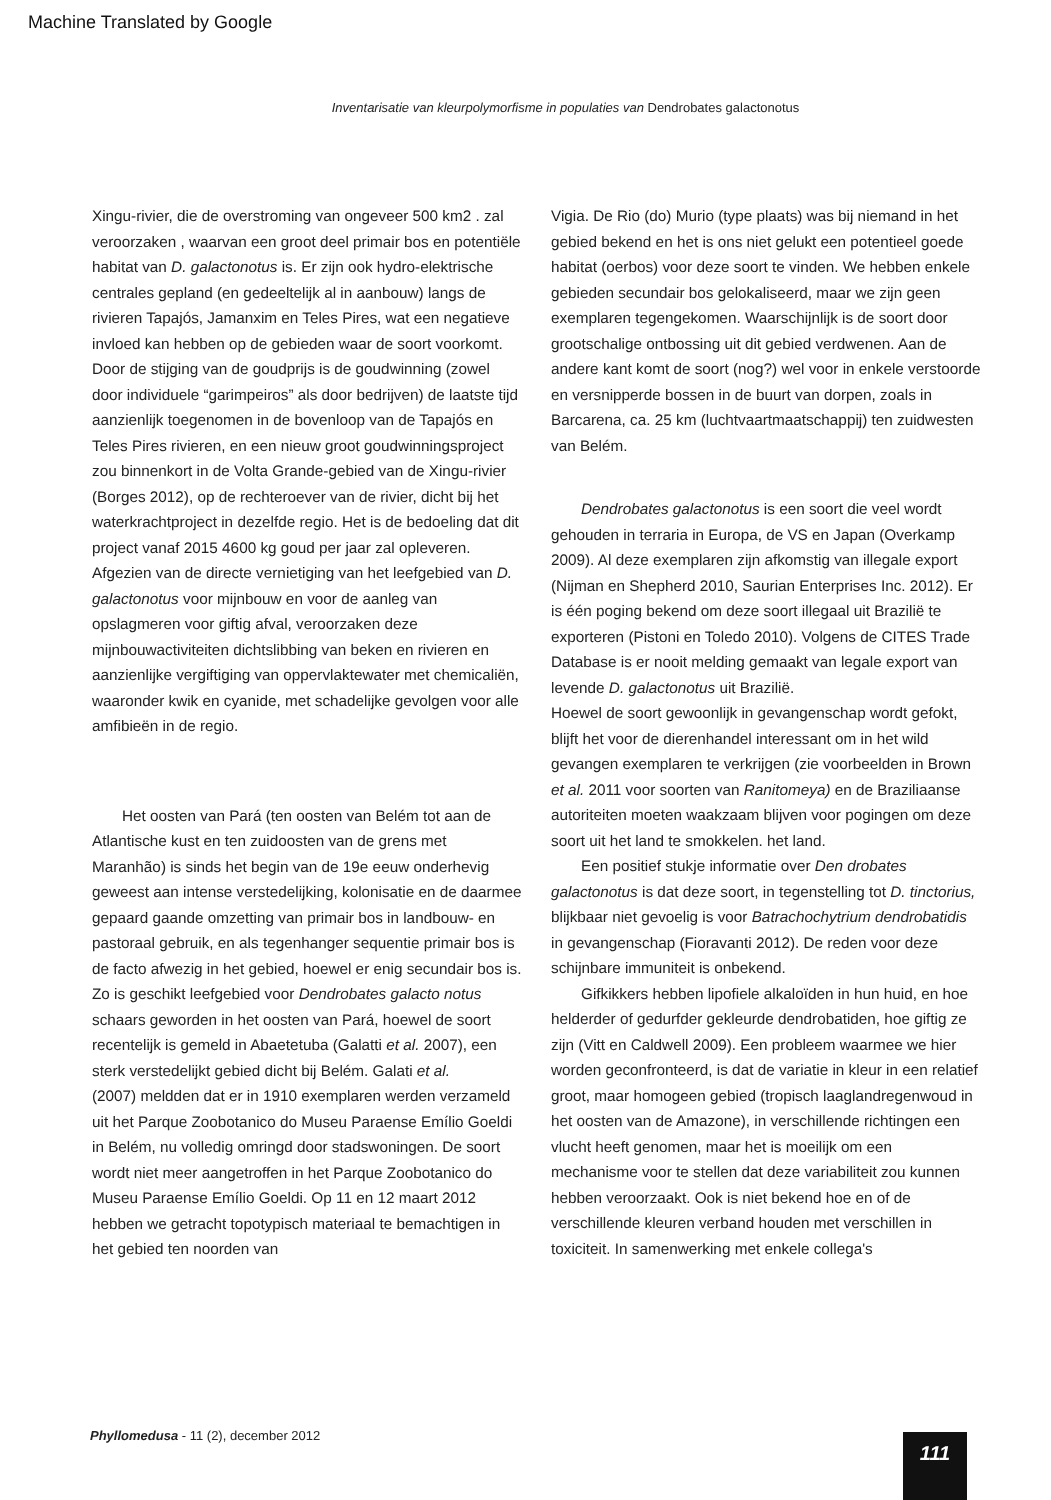Machine Translated by Google
Inventarisatie van kleurpolymorfisme in populaties van Dendrobates galactonotus
Xingu-rivier, die de overstroming van ongeveer 500 km2 . zal veroorzaken , waarvan een groot deel primair bos en potentiële habitat van D. galactonotus is. Er zijn ook hydro-elektrische centrales gepland (en gedeeltelijk al in aanbouw) langs de rivieren Tapajós, Jamanxim en Teles Pires, wat een negatieve invloed kan hebben op de gebieden waar de soort voorkomt. Door de stijging van de goudprijs is de goudwinning (zowel door individuele “garimpeiros” als door bedrijven) de laatste tijd aanzienlijk toegenomen in de bovenloop van de Tapajós en Teles Pires rivieren, en een nieuw groot goudwinningsproject zou binnenkort in de Volta Grande-gebied van de Xingu-rivier (Borges 2012), op de rechteroever van de rivier, dicht bij het waterkrachtproject in dezelfde regio. Het is de bedoeling dat dit project vanaf 2015 4600 kg goud per jaar zal opleveren. Afgezien van de directe vernietiging van het leefgebied van D. galactonotus voor mijnbouw en voor de aanleg van opslagmeren voor giftig afval, veroorzaken deze mijnbouwactiviteiten dichtslibbing van beken en rivieren en aanzienlijke vergiftiging van oppervlaktewater met chemicaliën, waaronder kwik en cyanide, met schadelijke gevolgen voor alle amfibieën in de regio.
Het oosten van Pará (ten oosten van Belém tot aan de Atlantische kust en ten zuidoosten van de grens met Maranhão) is sinds het begin van de 19e eeuw onderhevig geweest aan intense verstedelijking, kolonisatie en de daarmee gepaard gaande omzetting van primair bos in landbouw- en pastoraal gebruik, en als tegenhanger sequentie primair bos is de facto afwezig in het gebied, hoewel er enig secundair bos is.
Zo is geschikt leefgebied voor Dendrobates galacto notus schaars geworden in het oosten van Pará, hoewel de soort recentelijk is gemeld in Abaetetuba (Galatti et al. 2007), een sterk verstedelijkt gebied dicht bij Belém. Galati et al.
(2007) meldden dat er in 1910 exemplaren werden verzameld uit het Parque Zoobotanico do Museu Paraense Emílio Goeldi in Belém, nu volledig omringd door stadswoningen. De soort wordt niet meer aangetroffen in het Parque Zoobotanico do Museu Paraense Emílio Goeldi. Op 11 en 12 maart 2012 hebben we getracht topotypisch materiaal te bemachtigen in het gebied ten noorden van
Vigia. De Rio (do) Murio (type plaats) was bij niemand in het gebied bekend en het is ons niet gelukt een potentieel goede habitat (oerbos) voor deze soort te vinden. We hebben enkele gebieden secundair bos gelokaliseerd, maar we zijn geen exemplaren tegengekomen. Waarschijnlijk is de soort door grootschalige ontbossing uit dit gebied verdwenen. Aan de andere kant komt de soort (nog?) wel voor in enkele verstoorde en versnipperde bossen in de buurt van dorpen, zoals in Barcarena, ca. 25 km (luchtvaartmaatschappij) ten zuidwesten van Belém.
Dendrobates galactonotus is een soort die veel wordt gehouden in terraria in Europa, de VS en Japan (Overkamp 2009). Al deze exemplaren zijn afkomstig van illegale export (Nijman en Shepherd 2010, Saurian Enterprises Inc. 2012). Er is één poging bekend om deze soort illegaal uit Brazilië te exporteren (Pistoni en Toledo 2010). Volgens de CITES Trade Database is er nooit melding gemaakt van legale export van levende D. galactonotus uit Brazilië.
Hoewel de soort gewoonlijk in gevangenschap wordt gefokt, blijft het voor de dierenhandel interessant om in het wild gevangen exemplaren te verkrijgen (zie voorbeelden in Brown et al. 2011 voor soorten van Ranitomeya) en de Braziliaanse autoriteiten moeten waakzaam blijven voor pogingen om deze soort uit het land te smokkelen. het land.
Een positief stukje informatie over Den drobates galactonotus is dat deze soort, in tegenstelling tot D. tinctorius, blijkbaar niet gevoelig is voor Batrachochytrium dendrobatidis
in gevangenschap (Fioravanti 2012). De reden voor deze schijnbare immuniteit is onbekend.
Gifkikkers hebben lipofiele alkaloïden in hun huid, en hoe helderder of gedurfder gekleurde dendrobatiden, hoe giftig ze zijn (Vitt en Caldwell 2009). Een probleem waarmee we hier worden geconfronteerd, is dat de variatie in kleur in een relatief groot, maar homogeen gebied (tropisch laaglandregenwoud in het oosten van de Amazone), in verschillende richtingen een vlucht heeft genomen, maar het is moeilijk om een mechanisme voor te stellen dat deze variabiliteit zou kunnen hebben veroorzaakt. Ook is niet bekend hoe en of de verschillende kleuren verband houden met verschillen in toxiciteit. In samenwerking met enkele collega's
Phyllomedusa - 11 (2), december 2012
111